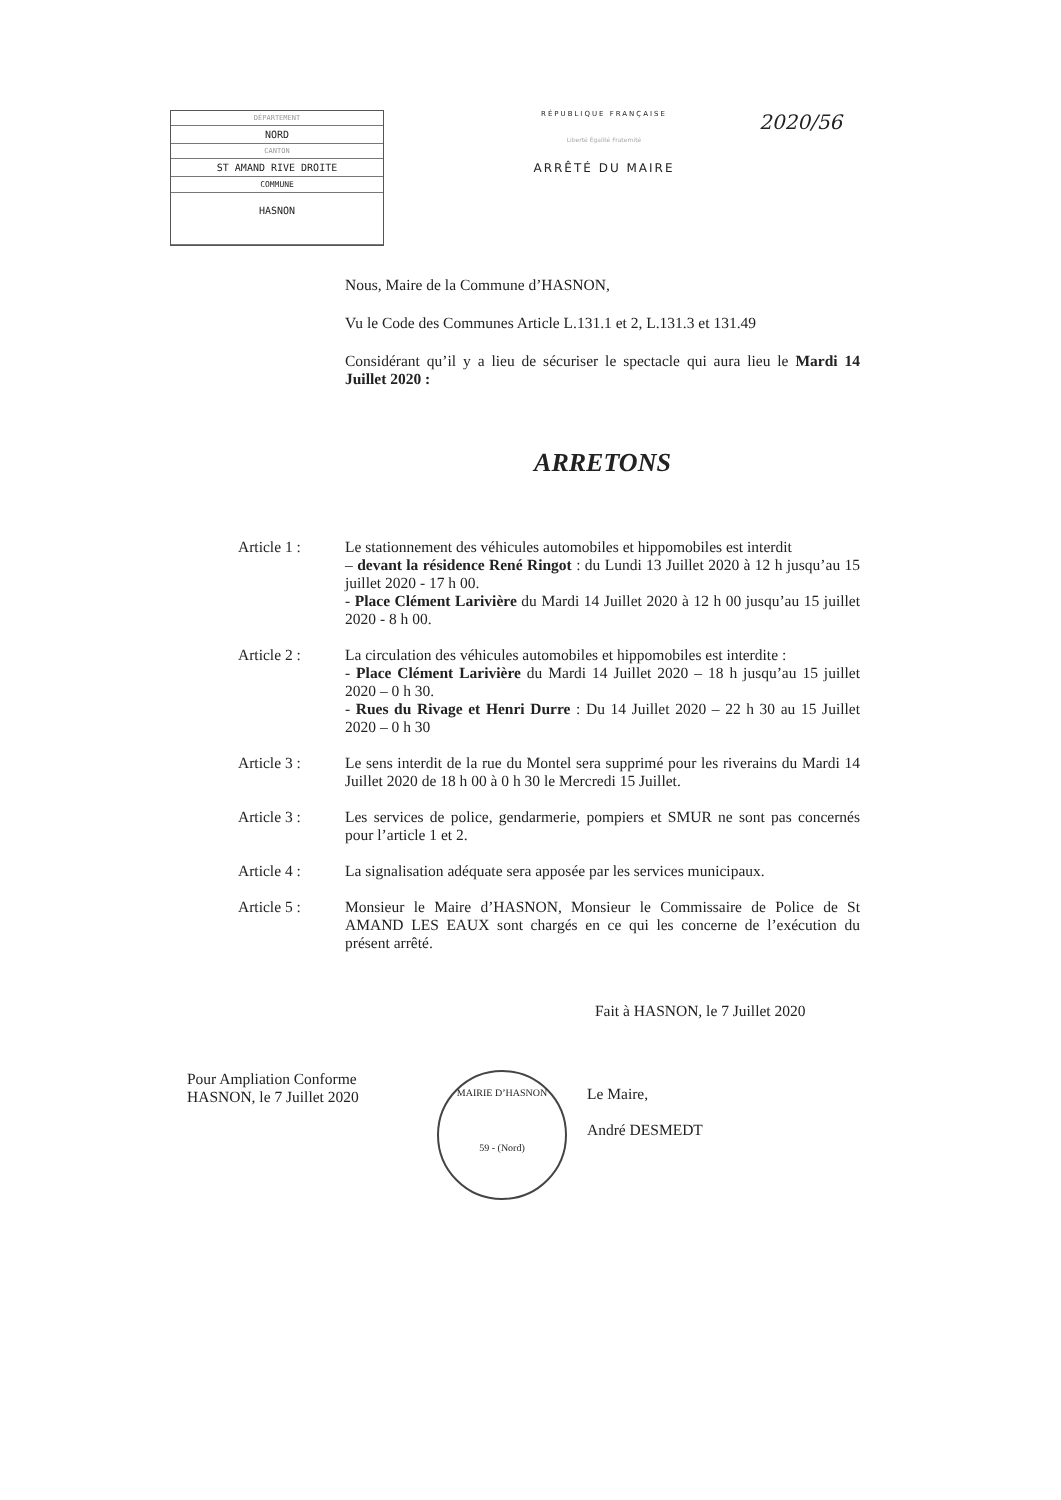DÉPARTEMENT
NORD
CANTON
ST AMAND RIVE DROITE
COMMUNE
HASNON
RÉPUBLIQUE FRANÇAISE
Liberté Égalité Fraternité
ARRÊTÉ DU MAIRE
2020/56
Nous, Maire de la Commune d’HASNON,
Vu le Code des Communes Article L.131.1 et 2, L.131.3 et 131.49
Considérant qu’il y a lieu de sécuriser le spectacle qui aura lieu le Mardi 14 Juillet 2020 :
ARRETONS
Article 1 : Le stationnement des véhicules automobiles et hippomobiles est interdit
– devant la résidence René Ringot : du Lundi 13 Juillet 2020 à 12 h jusqu’au 15 juillet 2020 - 17 h 00.
- Place Clément Larivière du Mardi 14 Juillet 2020 à 12 h 00 jusqu’au 15 juillet 2020 - 8 h 00.
Article 2 : La circulation des véhicules automobiles et hippomobiles est interdite :
- Place Clément Larivière du Mardi 14 Juillet 2020 – 18 h jusqu’au 15 juillet 2020 – 0 h 30.
- Rues du Rivage et Henri Durre : Du 14 Juillet 2020 – 22 h 30 au 15 Juillet 2020 – 0 h 30
Article 3 : Le sens interdit de la rue du Montel sera supprimé pour les riverains du Mardi 14 Juillet 2020 de 18 h 00 à 0 h 30 le Mercredi 15 Juillet.
Article 3 : Les services de police, gendarmerie, pompiers et SMUR ne sont pas concernés pour l’article 1 et 2.
Article 4 : La signalisation adéquate sera apposée par les services municipaux.
Article 5 : Monsieur le Maire d’HASNON, Monsieur le Commissaire de Police de St AMAND LES EAUX sont chargés en ce qui les concerne de l’exécution du présent arrêté.
Fait à HASNON, le 7 Juillet 2020
Pour Ampliation Conforme
HASNON, le 7 Juillet 2020
MAIRIE D’HASNON
59 - (Nord)
Le Maire,
André DESMEDT